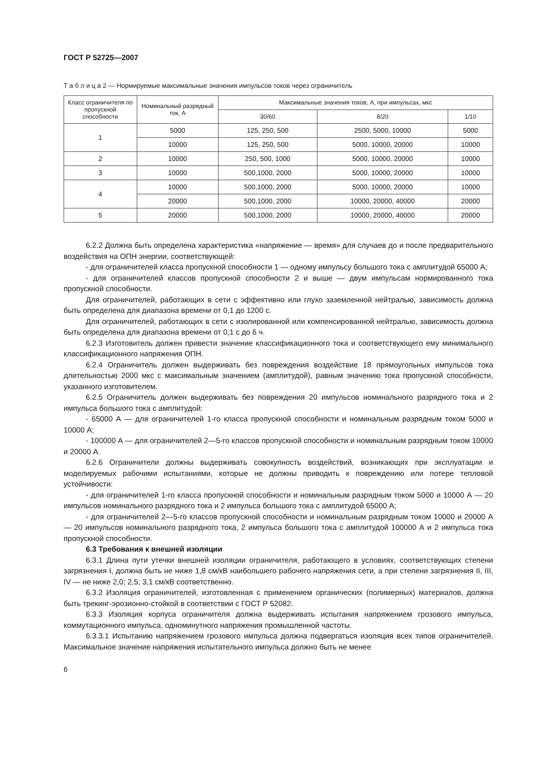ГОСТ Р 52725—2007
Т а б л и ц а 2 — Нормируемые максимальные значения импульсов токов через ограничитель
| Класс ограничителя по пропускной способности | Номинальный разрядный ток, А | Максимальные значения токов, А, при импульсах, мкс | | |
| --- | --- | --- | --- | --- |
| | | 30/60 | 8/20 | 1/10 |
| 1 | 5000 | 125, 250, 500 | 2500, 5000, 10000 | 5000 |
| | 10000 | 125, 250, 500 | 5000, 10000, 20000 | 10000 |
| 2 | 10000 | 250, 500, 1000 | 5000, 10000, 20000 | 10000 |
| 3 | 10000 | 500,1000, 2000 | 5000, 10000, 20000 | 10000 |
| 4 | 10000 | 500,1000, 2000 | 5000, 10000, 20000 | 10000 |
| | 20000 | 500,1000, 2000 | 10000, 20000, 40000 | 20000 |
| 5 | 20000 | 500,1000, 2000 | 10000, 20000, 40000 | 20000 |
6.2.2 Должна быть определена характеристика «напряжение — время» для случаев до и после предварительного воздействия на ОПН энергии, соответствующей:
- для ограничителей класса пропускной способности 1 — одному импульсу большого тока с амплитудой 65000 А;
- для ограничителей классов пропускной способности 2 и выше — двум импульсам нормированного тока пропускной способности.
Для ограничителей, работающих в сети с эффективно или глухо заземленной нейтралью, зависимость должна быть определена для диапазона времени от 0,1 до 1200 с.
Для ограничителей, работающих в сети с изолированной или компенсированной нейтралью, зависимость должна быть определена для диапазона времени от 0,1 с до 6 ч.
6.2.3 Изготовитель должен привести значение классификационного тока и соответствующего ему минимального классификационного напряжения ОПН.
6.2.4 Ограничитель должен выдерживать без повреждения воздействие 18 прямоугольных импульсов тока длительностью 2000 мкс с максимальным значением (амплитудой), равным значению тока пропускной способности, указанного изготовителем.
6.2.5 Ограничитель должен выдерживать без повреждения 20 импульсов номинального разрядного тока и 2 импульса большого тока с амплитудой:
- 65000 А — для ограничителей 1-го класса пропускной способности и номинальным разрядным током 5000 и 10000 А;
- 100000 А — для ограничителей 2—5-го классов пропускной способности и номинальным разрядным током 10000 и 20000 А.
6.2.6 Ограничители должны выдерживать совокупность воздействий, возникающих при эксплуатации и моделируемых рабочими испытаниями, которые не должны приводить к повреждению или потере тепловой устойчивости:
- для ограничителей 1-го класса пропускной способности и номинальным разрядным током 5000 и 10000 А — 20 импульсов номинального разрядного тока и 2 импульса большого тока с амплитудой 65000 А;
- для ограничителей 2—5-го классов пропускной способности и номинальным разрядным током 10000 и 20000 А — 20 импульсов номинального разрядного тока, 2 импульса большого тока с амплитудой 100000 А и 2 импульса тока пропускной способности.
6.3 Требования к внешней изоляции
6.3.1 Длина пути утечки внешней изоляции ограничителя, работающего в условиях, соответствующих степени загрязнения I, должна быть не ниже 1,8 см/кВ наибольшего рабочего напряжения сети, а при степени загрязнения II, III, IV — не ниже 2,0; 2,5; 3,1 см/кВ соответственно.
6.3.2 Изоляция ограничителей, изготовленная с применением органических (полимерных) материалов, должна быть трекинг-эрозионно-стойкой в соответствии с ГОСТ Р 52082.
6.3.3 Изоляция корпуса ограничителя должна выдерживать испытания напряжением грозового импульса, коммутационного импульса, одноминутного напряжения промышленной частоты.
6.3.3.1 Испытанию напряжением грозового импульса должна подвергаться изоляция всех типов ограничителей. Максимальное значение напряжения испытательного импульса должно быть не менее
6